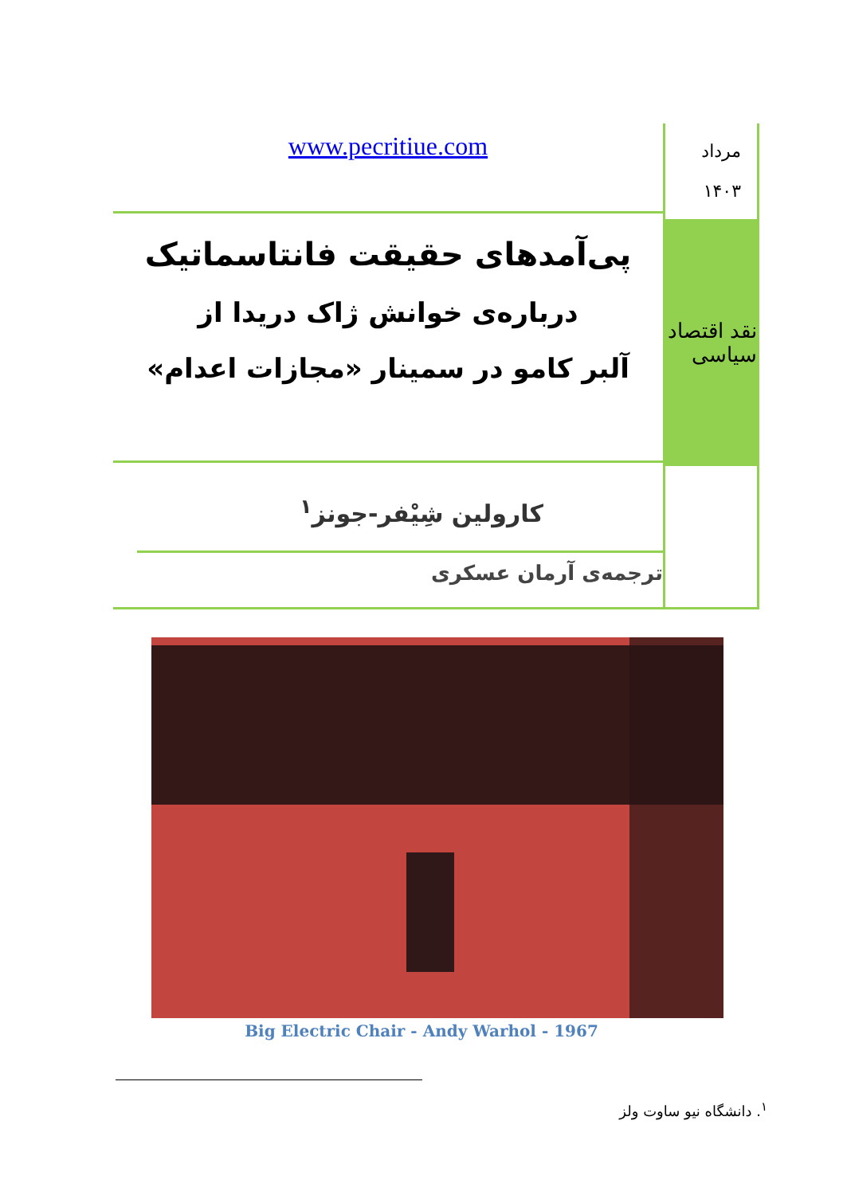مرداد
۱۴۰۳
نقد اقتصاد سیاسی
www.pecritiue.com
پی‌آمدهای حقیقت فانتاسماتیک
درباره‌ی خوانش ژاک دریدا از
آلبر کامو در سمینار «مجازات اعدام»
کارولین شِیْفر-جونز<sup>۱</sup>
ترجمه‌ی آرمان عسکری
Big Electric Chair - Andy Warhol - 1967
<sup>۱</sup>. دانشگاه نیو ساوت ولز